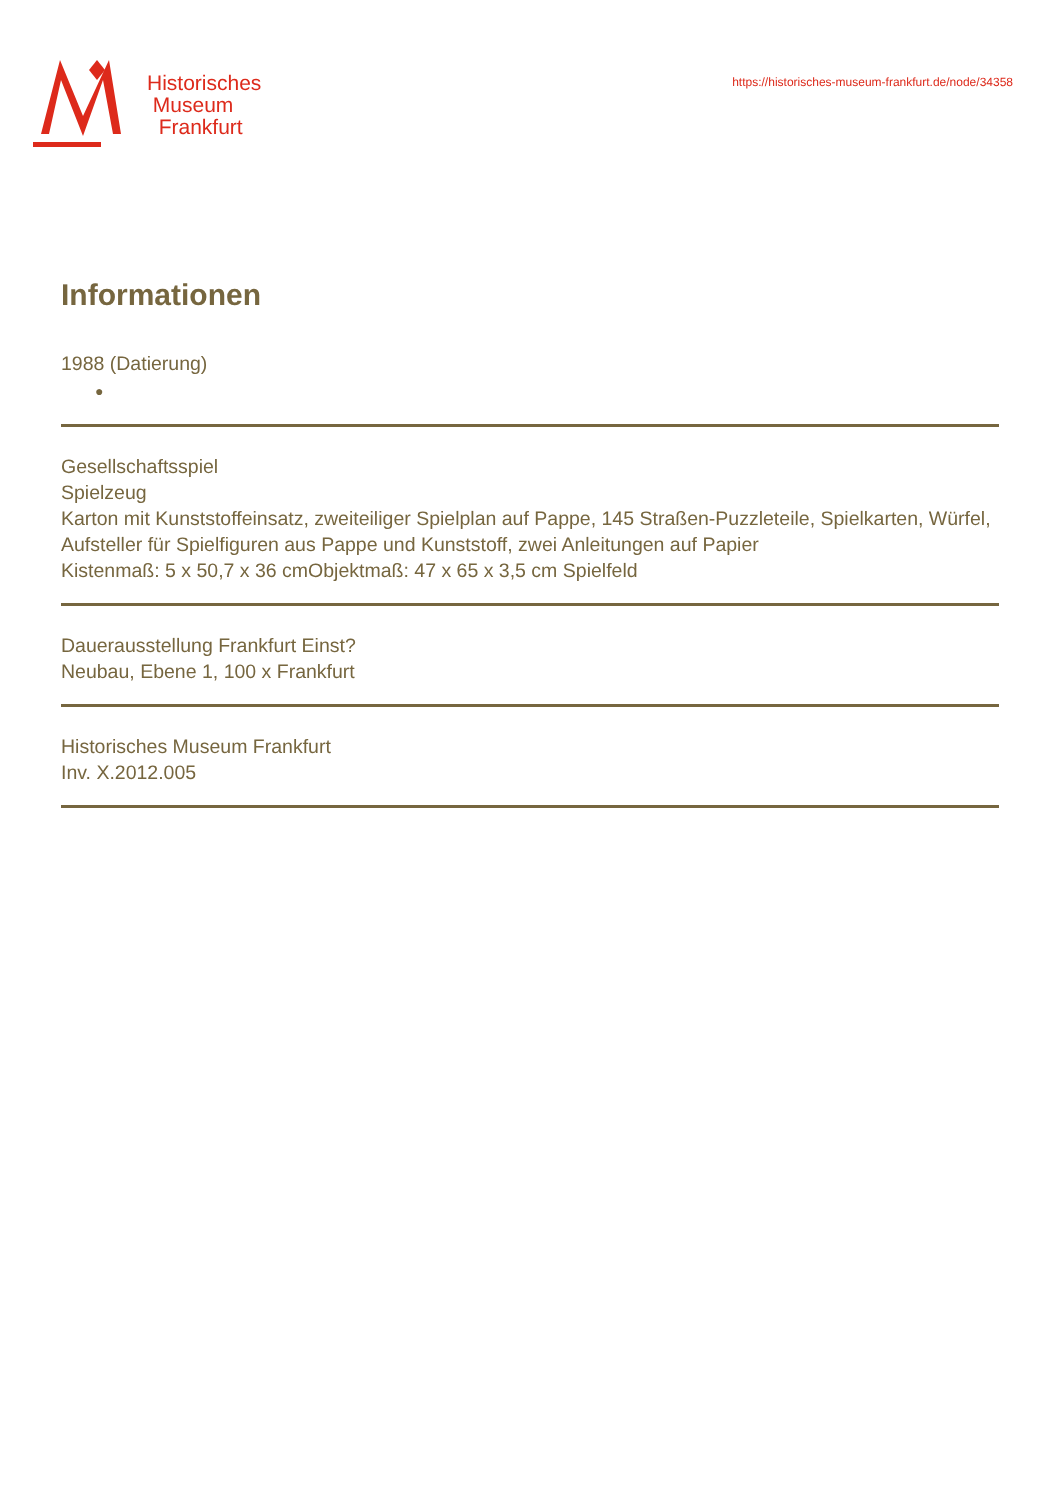Historisches
Museum
Frankfurt
https://historisches-museum-frankfurt.de/node/34358
Informationen
1988 (Datierung)
●
Gesellschaftsspiel
Spielzeug
Karton mit Kunststoffeinsatz, zweiteiliger Spielplan auf Pappe, 145 Straßen-Puzzleteile, Spielkarten, Würfel, Aufsteller für Spielfiguren aus Pappe und Kunststoff, zwei Anleitungen auf Papier
Kistenmaß: 5 x 50,7 x 36 cmObjektmaß: 47 x 65 x 3,5 cm Spielfeld
Dauerausstellung Frankfurt Einst?
Neubau, Ebene 1, 100 x Frankfurt
Historisches Museum Frankfurt
Inv. X.2012.005